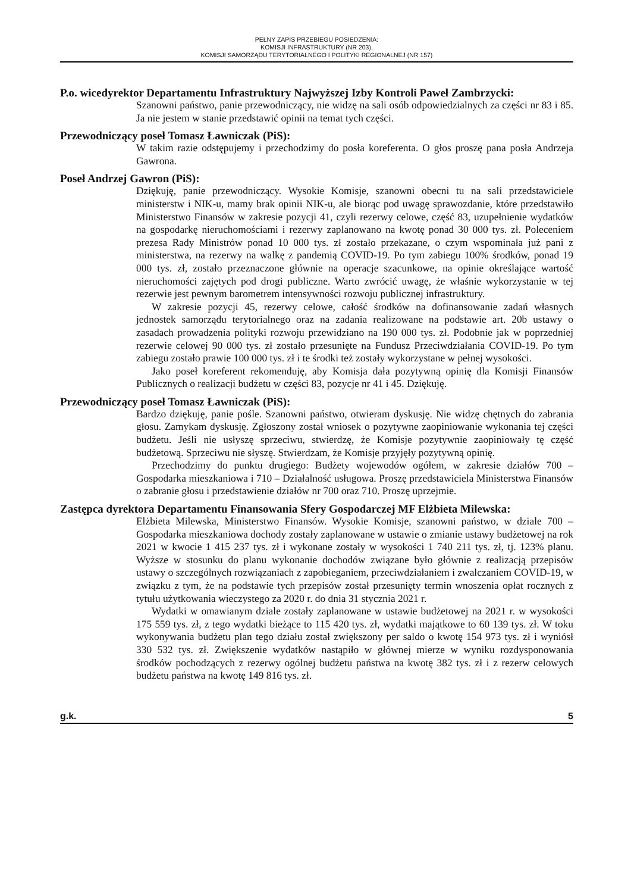PEŁNY ZAPIS PRZEBIEGU POSIEDZENIA:
KOMISJI INFRASTRUKTURY (NR 203),
KOMISJI SAMORZĄDU TERYTORIALNEGO I POLITYKI REGIONALNEJ (NR 157)
P.o. wicedyrektor Departamentu Infrastruktury Najwyższej Izby Kontroli Paweł Zambrzycki:
Szanowni państwo, panie przewodniczący, nie widzę na sali osób odpowiedzialnych za części nr 83 i 85. Ja nie jestem w stanie przedstawić opinii na temat tych części.
Przewodniczący poseł Tomasz Ławniczak (PiS):
W takim razie odstępujemy i przechodzimy do posła koreferenta. O głos proszę pana posła Andrzeja Gawrona.
Poseł Andrzej Gawron (PiS):
Dziękuję, panie przewodniczący. Wysokie Komisje, szanowni obecni tu na sali przedstawiciele ministerstw i NIK-u, mamy brak opinii NIK-u, ale biorąc pod uwagę sprawozdanie, które przedstawiło Ministerstwo Finansów w zakresie pozycji 41, czyli rezerwy celowe, część 83, uzupełnienie wydatków na gospodarkę nieruchomościami i rezerwy zaplanowano na kwotę ponad 30 000 tys. zł. Poleceniem prezesa Rady Ministrów ponad 10 000 tys. zł zostało przekazane, o czym wspominała już pani z ministerstwa, na rezerwy na walkę z pandemią COVID-19. Po tym zabiegu 100% środków, ponad 19 000 tys. zł, zostało przeznaczone głównie na operacje szacunkowe, na opinie określające wartość nieruchomości zajętych pod drogi publiczne. Warto zwrócić uwagę, że właśnie wykorzystanie w tej rezerwie jest pewnym barometrem intensywności rozwoju publicznej infrastruktury.
W zakresie pozycji 45, rezerwy celowe, całość środków na dofinansowanie zadań własnych jednostek samorządu terytorialnego oraz na zadania realizowane na podstawie art. 20b ustawy o zasadach prowadzenia polityki rozwoju przewidziano na 190 000 tys. zł. Podobnie jak w poprzedniej rezerwie celowej 90 000 tys. zł zostało przesunięte na Fundusz Przeciwdziałania COVID-19. Po tym zabiegu zostało prawie 100 000 tys. zł i te środki też zostały wykorzystane w pełnej wysokości.
Jako poseł koreferent rekomenduję, aby Komisja dała pozytywną opinię dla Komisji Finansów Publicznych o realizacji budżetu w części 83, pozycje nr 41 i 45. Dziękuję.
Przewodniczący poseł Tomasz Ławniczak (PiS):
Bardzo dziękuję, panie pośle. Szanowni państwo, otwieram dyskusję. Nie widzę chętnych do zabrania głosu. Zamykam dyskusję. Zgłoszony został wniosek o pozytywne zaopiniowanie wykonania tej części budżetu. Jeśli nie usłyszę sprzeciwu, stwierdzę, że Komisje pozytywnie zaopiniowały tę część budżetową. Sprzeciwu nie słyszę. Stwierdzam, że Komisje przyjęły pozytywną opinię.
Przechodzimy do punktu drugiego: Budżety wojewodów ogółem, w zakresie działów 700 – Gospodarka mieszkaniowa i 710 – Działalność usługowa. Proszę przedstawiciela Ministerstwa Finansów o zabranie głosu i przedstawienie działów nr 700 oraz 710. Proszę uprzejmie.
Zastępca dyrektora Departamentu Finansowania Sfery Gospodarczej MF Elżbieta Milewska:
Elżbieta Milewska, Ministerstwo Finansów. Wysokie Komisje, szanowni państwo, w dziale 700 – Gospodarka mieszkaniowa dochody zostały zaplanowane w ustawie o zmianie ustawy budżetowej na rok 2021 w kwocie 1 415 237 tys. zł i wykonane zostały w wysokości 1 740 211 tys. zł, tj. 123% planu. Wyższe w stosunku do planu wykonanie dochodów związane było głównie z realizacją przepisów ustawy o szczególnych rozwiązaniach z zapobieganiem, przeciwdziałaniem i zwalczaniem COVID-19, w związku z tym, że na podstawie tych przepisów został przesunięty termin wnoszenia opłat rocznych z tytułu użytkowania wieczystego za 2020 r. do dnia 31 stycznia 2021 r.
Wydatki w omawianym dziale zostały zaplanowane w ustawie budżetowej na 2021 r. w wysokości 175 559 tys. zł, z tego wydatki bieżące to 115 420 tys. zł, wydatki majątkowe to 60 139 tys. zł. W toku wykonywania budżetu plan tego działu został zwiększony per saldo o kwotę 154 973 tys. zł i wyniósł 330 532 tys. zł. Zwiększenie wydatków nastąpiło w głównej mierze w wyniku rozdysponowania środków pochodzących z rezerwy ogólnej budżetu państwa na kwotę 382 tys. zł i z rezerw celowych budżetu państwa na kwotę 149 816 tys. zł.
g.k. 5